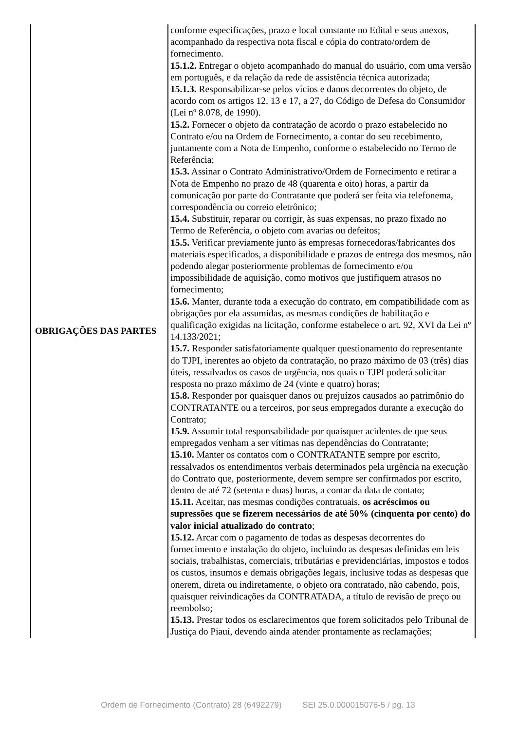| OBRIGAÇÕES DAS PARTES | conforme especificações, prazo e local constante no Edital e seus anexos, acompanhado da respectiva nota fiscal e cópia do contrato/ordem de fornecimento. 15.1.2. Entregar o objeto acompanhado do manual do usuário, com uma versão em português, e da relação da rede de assistência técnica autorizada; 15.1.3. Responsabilizar-se pelos vícios e danos decorrentes do objeto, de acordo com os artigos 12, 13 e 17, a 27, do Código de Defesa do Consumidor (Lei nº 8.078, de 1990). 15.2. Fornecer o objeto da contratação de acordo o prazo estabelecido no Contrato e/ou na Ordem de Fornecimento, a contar do seu recebimento, juntamente com a Nota de Empenho, conforme o estabelecido no Termo de Referência; 15.3. Assinar o Contrato Administrativo/Ordem de Fornecimento e retirar a Nota de Empenho no prazo de 48 (quarenta e oito) horas, a partir da comunicação por parte do Contratante que poderá ser feita via telefonema, correspondência ou correio eletrônico; 15.4. Substituir, reparar ou corrigir, às suas expensas, no prazo fixado no Termo de Referência, o objeto com avarias ou defeitos; 15.5. Verificar previamente junto às empresas fornecedoras/fabricantes dos materiais especificados, a disponibilidade e prazos de entrega dos mesmos, não podendo alegar posteriormente problemas de fornecimento e/ou impossibilidade de aquisição, como motivos que justifiquem atrasos no fornecimento; 15.6. Manter, durante toda a execução do contrato, em compatibilidade com as obrigações por ela assumidas, as mesmas condições de habilitação e qualificação exigidas na licitação, conforme estabelece o art. 92, XVI da Lei nº 14.133/2021; 15.7. Responder satisfatoriamente qualquer questionamento do representante do TJPI, inerentes ao objeto da contratação, no prazo máximo de 03 (três) dias úteis, ressalvados os casos de urgência, nos quais o TJPI poderá solicitar resposta no prazo máximo de 24 (vinte e quatro) horas; 15.8. Responder por quaisquer danos ou prejuízos causados ao patrimônio do CONTRATANTE ou a terceiros, por seus empregados durante a execução do Contrato; 15.9. Assumir total responsabilidade por quaisquer acidentes de que seus empregados venham a ser vítimas nas dependências do Contratante; 15.10. Manter os contatos com o CONTRATANTE sempre por escrito, ressalvados os entendimentos verbais determinados pela urgência na execução do Contrato que, posteriormente, devem sempre ser confirmados por escrito, dentro de até 72 (setenta e duas) horas, a contar da data de contato; 15.11. Aceitar, nas mesmas condições contratuais, os acréscimos ou supressões que se fizerem necessários de até 50% (cinquenta por cento) do valor inicial atualizado do contrato ; 15.12. Arcar com o pagamento de todas as despesas decorrentes do fornecimento e instalação do objeto, incluindo as despesas definidas em leis sociais, trabalhistas, comerciais, tributárias e previdenciárias, impostos e todos os custos, insumos e demais obrigações legais, inclusive todas as despesas que onerem, direta ou indiretamente, o objeto ora contratado, não cabendo, pois, quaisquer reivindicações da CONTRATADA, a título de revisão de preço ou reembolso; 15.13. Prestar todos os esclarecimentos que forem solicitados pelo Tribunal de Justiça do Piauí, devendo ainda atender prontamente as reclamações; |
Ordem de Fornecimento (Contrato) 28 (6492279) SEI 25.0.000015076-5 / pg. 13